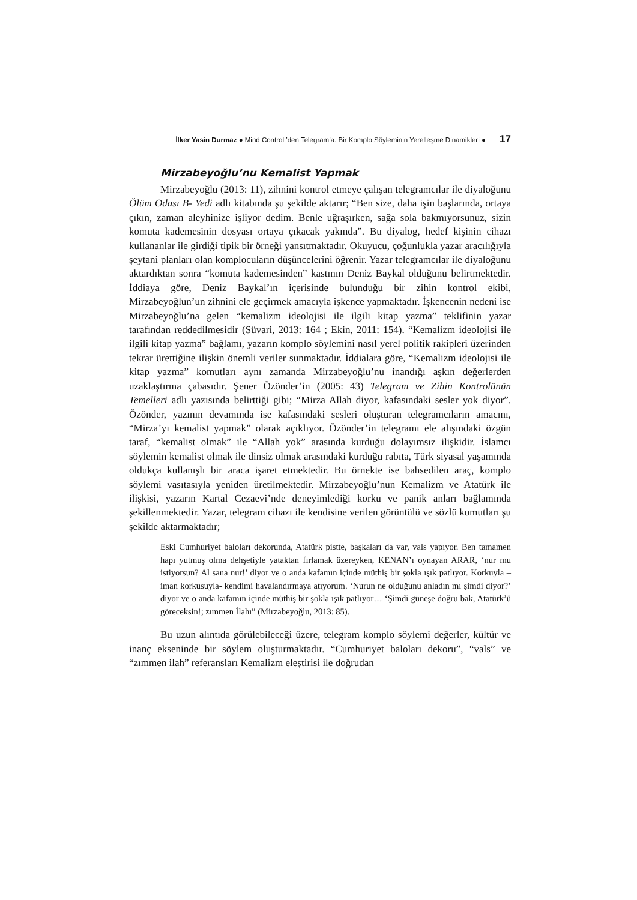İlker Yasin Durmaz ● Mind Control ’den Telegram’a: Bir Komplo Söyleminin Yerelleşme Dinamikleri ● 17
Mirzabeyoğlu’nu Kemalist Yapmak
Mirzabeyoğlu (2013: 11), zihnini kontrol etmeye çalışan telegramcılar ile diyaloğunu Ölüm Odası B- Yedi adlı kitabında şu şekilde aktarır; “Ben size, daha işin başlarında, ortaya çıkın, zaman aleyhinize işliyor dedim. Benle uğraşırken, sağa sola bakmıyorsunuz, sizin komuta kademesinin dosyası ortaya çıkacak yakında”. Bu diyalog, hedef kişinin cihazı kullananlar ile girdiği tipik bir örneği yansıtmaktadır. Okuyucu, çoğunlukla yazar aracılığıyla şeytani planları olan komplocuların düşüncelerini öğrenir. Yazar telegramcılar ile diyaloğunu aktardıktan sonra “komuta kademesinden” kastının Deniz Baykal olduğunu belirtmektedir. İddiaya göre, Deniz Baykal’ın içerisinde bulunduğu bir zihin kontrol ekibi, Mirzabeyoğlun’un zihnini ele geçirmek amacıyla işkence yapmaktadır. İşkencenin nedeni ise Mirzabeyoğlu’na gelen “kemalizm ideolojisi ile ilgili kitap yazma” teklifinin yazar tarafından reddedilmesidir (Süvari, 2013: 164 ; Ekin, 2011: 154). “Kemalizm ideolojisi ile ilgili kitap yazma” bağlamı, yazarın komplo söylemini nasıl yerel politik rakipleri üzerinden tekrar ürettiğine ilişkin önemli veriler sunmaktadır. İddialara göre, “Kemalizm ideolojisi ile kitap yazma” komutları aynı zamanda Mirzabeyoğlu’nu inandığı aşkın değerlerden uzaklaştırma çabasıdır. Şener Özönder’in (2005: 43) Telegram ve Zihin Kontrolünün Temelleri adlı yazısında belirttiği gibi; “Mirza Allah diyor, kafasındaki sesler yok diyor”. Özönder, yazının devamında ise kafasındaki sesleri oluşturan telegramcıların amacını, “Mirza’yı kemalist yapmak” olarak açıklıyor. Özönder’in telegramı ele alışındaki özgün taraf, “kemalist olmak” ile “Allah yok” arasında kurduğu dolayımsız ilişkidir. İslamcı söylemin kemalist olmak ile dinsiz olmak arasındaki kurduğu rabıta, Türk siyasal yaşamında oldukça kullanışlı bir araca işaret etmektedir. Bu örnekte ise bahsedilen araç, komplo söylemi vasıtasıyla yeniden üretilmektedir. Mirzabeyoğlu’nun Kemalizm ve Atatürk ile ilişkisi, yazarın Kartal Cezaevi’nde deneyimlediği korku ve panik anları bağlamında şekillenmektedir. Yazar, telegram cihazı ile kendisine verilen görüntülü ve sözlü komutları şu şekilde aktarmaktadır;
Eski Cumhuriyet baloları dekorunda, Atatürk pistte, başkaları da var, vals yapıyor. Ben tamamen hapı yutmuş olma dehşetiyle yataktan fırlamak üzereyken, KENAN’ı oynayan ARAR, ‘nur mu istiyorsun? Al sana nur!’ diyor ve o anda kafamın içinde müthiş bir şokla ışık patlıyor. Korkuyla –iman korkusuyla- kendimi havalandırmaya atıyorum. ‘Nurun ne olduğunu anladın mı şimdi diyor?’ diyor ve o anda kafamın içinde müthiş bir şokla ışık patlıyor… ‘Şimdi güneşe doğru bak, Atatürk’ü göreceksin!; zımmen İlahı” (Mirzabeyoğlu, 2013: 85).
Bu uzun alıntıda görülebileceği üzere, telegram komplo söylemi değerler, kültür ve inanç ekseninde bir söylem oluşturmaktadır. “Cumhuriyet baloları dekoru”, “vals” ve “zımmen ilah” referansları Kemalizm eleştirisi ile doğrudan